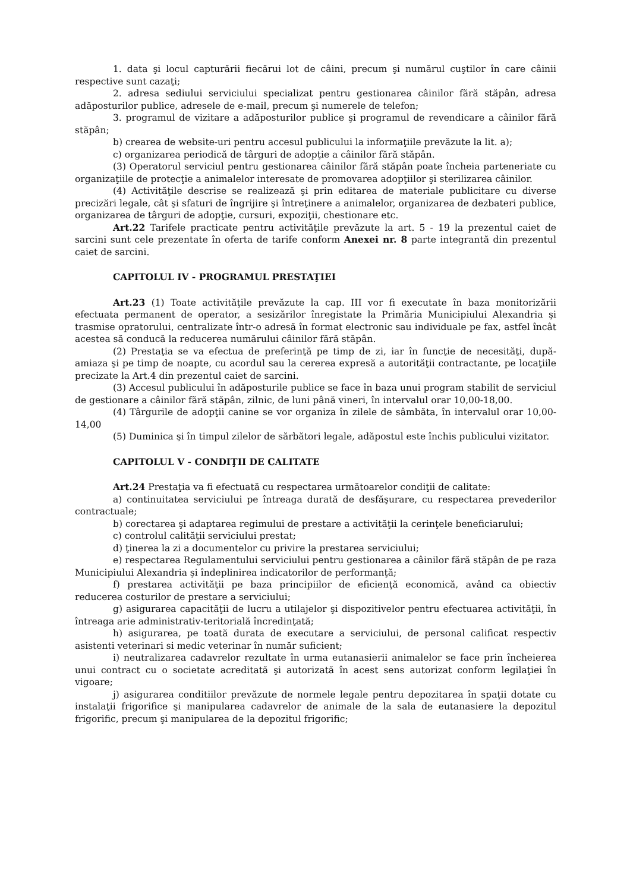1. data şi locul capturării fiecărui lot de câini, precum şi numărul cuştilor în care câinii respective sunt cazaţi;
2. adresa sediului serviciului specializat pentru gestionarea câinilor fără stăpân, adresa adăposturilor publice, adresele de e-mail, precum şi numerele de telefon;
3. programul de vizitare a adăposturilor publice şi programul de revendicare a câinilor fără stăpân;
b) crearea de website-uri pentru accesul publicului la informaţiile prevăzute la lit. a);
c) organizarea periodică de târguri de adopţie a câinilor fără stăpân.
(3) Operatorul serviciul pentru gestionarea câinilor fără stăpân poate încheia parteneriate cu organizaţiile de protecţie a animalelor interesate de promovarea adopţiilor şi sterilizarea câinilor.
(4) Activităţile descrise se realizează şi prin editarea de materiale publicitare cu diverse precizări legale, cât şi sfaturi de îngrijire şi întreţinere a animalelor, organizarea de dezbateri publice, organizarea de târguri de adopţie, cursuri, expoziţii, chestionare etc.
Art.22 Tarifele practicate pentru activităţile prevăzute la art. 5 - 19 la prezentul caiet de sarcini sunt cele prezentate în oferta de tarife conform Anexei nr. 8 parte integrantă din prezentul caiet de sarcini.
CAPITOLUL IV - PROGRAMUL PRESTAŢIEI
Art.23 (1) Toate activităţile prevăzute la cap. III vor fi executate în baza monitorizării efectuata permanent de operator, a sesizărilor înregistate la Primăria Municipiului Alexandria şi trasmise opratorului, centralizate într-o adresă în format electronic sau individuale pe fax, astfel încât acestea să conducă la reducerea numărului câinilor fără stăpân.
(2) Prestaţia se va efectua de preferinţă pe timp de zi, iar în funcţie de necesităţi, după-amiaza şi pe timp de noapte, cu acordul sau la cererea expresă a autorităţii contractante, pe locaţiile precizate la Art.4 din prezentul caiet de sarcini.
(3) Accesul publicului în adăposturile publice se face în baza unui program stabilit de serviciul de gestionare a câinilor fără stăpân, zilnic, de luni până vineri, în intervalul orar 10,00-18,00.
(4) Târgurile de adopţii canine se vor organiza în zilele de sâmbăta, în intervalul orar 10,00-14,00
(5) Duminica şi în timpul zilelor de sărbători legale, adăpostul este închis publicului vizitator.
CAPITOLUL V - CONDIŢII DE CALITATE
Art.24 Prestaţia va fi efectuată cu respectarea următoarelor condiţii de calitate:
a) continuitatea serviciului pe întreaga durată de desfăşurare, cu respectarea prevederilor contractuale;
b) corectarea şi adaptarea regimului de prestare a activităţii la cerinţele beneficiarului;
c) controlul calităţii serviciului prestat;
d) ţinerea la zi a documentelor cu privire la prestarea serviciului;
e) respectarea Regulamentului serviciului pentru gestionarea a câinilor fără stăpân de pe raza Municipiului Alexandria şi îndeplinirea indicatorilor de performanţă;
f) prestarea activităţii pe baza principiilor de eficienţă economică, având ca obiectiv reducerea costurilor de prestare a serviciului;
g) asigurarea capacităţii de lucru a utilajelor şi dispozitivelor pentru efectuarea activităţii, în întreaga arie administrativ-teritorială încredinţată;
h) asigurarea, pe toată durata de executare a serviciului, de personal calificat respectiv asistenti veterinari si medic veterinar în număr suficient;
i) neutralizarea cadavrelor rezultate în urma eutanasierii animalelor se face prin încheierea unui contract cu o societate acreditată şi autorizată în acest sens autorizat conform legilaţiei în vigoare;
j) asigurarea conditiilor prevăzute de normele legale pentru depozitarea în spaţii dotate cu instalaţii frigorifice şi manipularea cadavrelor de animale de la sala de eutanasiere la depozitul frigorific, precum şi manipularea de la depozitul frigorific;